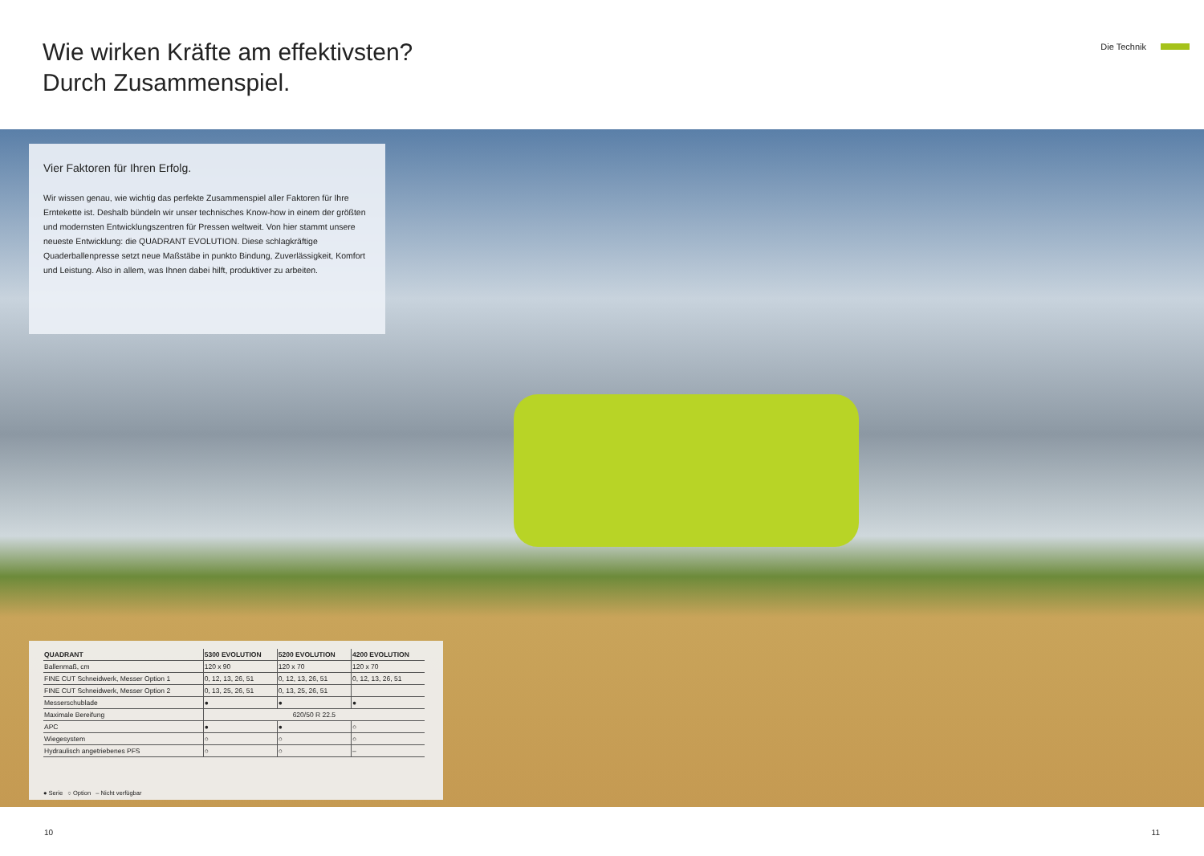Wie wirken Kräfte am effektivsten?
Durch Zusammenspiel.
Die Technik
Vier Faktoren für Ihren Erfolg.
Wir wissen genau, wie wichtig das perfekte Zusammenspiel aller Faktoren für Ihre Erntekette ist. Deshalb bündeln wir unser technisches Know-how in einem der größten und modernsten Entwicklungszentren für Pressen weltweit. Von hier stammt unsere neueste Entwicklung: die QUADRANT EVOLUTION. Diese schlag­kräftige Quaderballenpresse setzt neue Maßstäbe in punkto Bindung, Zuverlässigkeit, Komfort und Leistung. Also in allem, was Ihnen dabei hilft, produktiver zu arbeiten.
| QUADRANT | 5300 EVOLUTION | 5200 EVOLUTION | 4200 EVOLUTION |
| --- | --- | --- | --- |
| Ballenmaß, cm | 120 x 90 | 120 x 70 | 120 x 70 |
| FINE CUT Schneidwerk, Messer Option 1 | 0, 12, 13, 26, 51 | 0, 12, 13, 26, 51 | 0, 12, 13, 26, 51 |
| FINE CUT Schneidwerk, Messer Option 2 | 0, 13, 25, 26, 51 | 0, 13, 25, 26, 51 | |
| Messerschublade | ● | ● | ● |
| Maximale Bereifung | 620/50 R 22.5 | | |
| APC | ● | ● | ○ |
| Wiegesystem | ○ | ○ | ○ |
| Hydraulisch angetriebenes PFS | ○ | ○ | – |
● Serie ○ Option – Nicht verfügbar
10 11